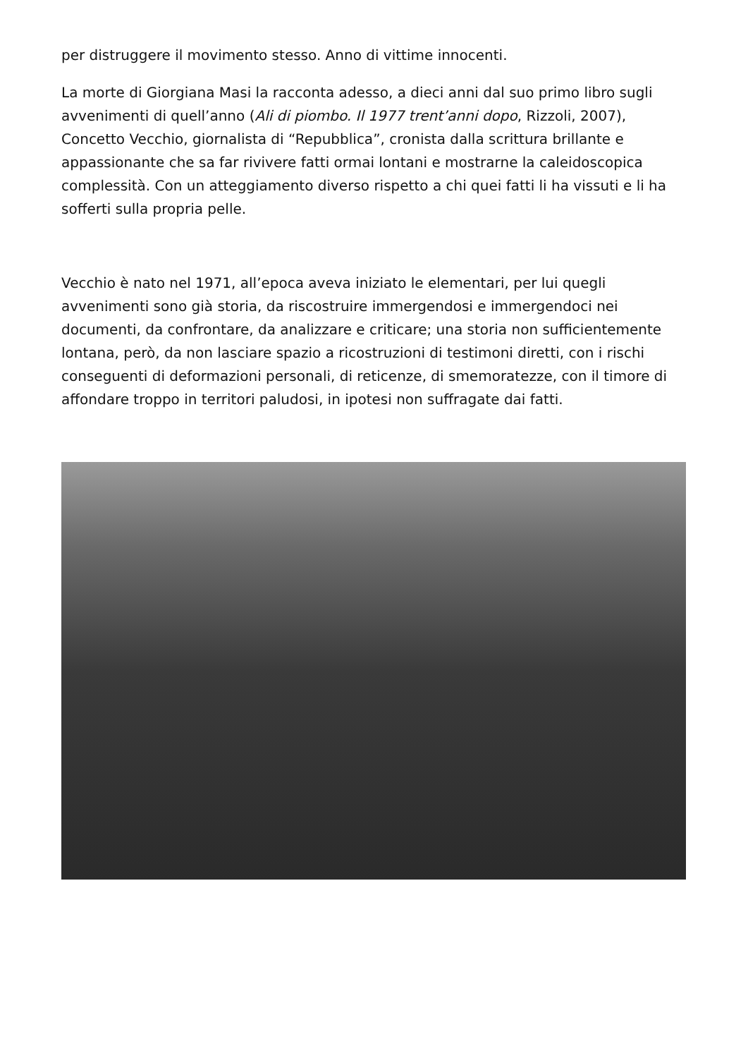per distruggere il movimento stesso. Anno di vittime innocenti.
La morte di Giorgiana Masi la racconta adesso, a dieci anni dal suo primo libro sugli avvenimenti di quell’anno (Ali di piombo. Il 1977 trent’anni dopo, Rizzoli, 2007), Concetto Vecchio, giornalista di “Repubblica”, cronista dalla scrittura brillante e appassionante che sa far rivivere fatti ormai lontani e mostrarne la caleidoscopica complessità. Con un atteggiamento diverso rispetto a chi quei fatti li ha vissuti e li ha sofferti sulla propria pelle.
Vecchio è nato nel 1971, all’epoca aveva iniziato le elementari, per lui quegli avvenimenti sono già storia, da riscostruire immergendosi e immergendoci nei documenti, da confrontare, da analizzare e criticare; una storia non sufficientemente lontana, però, da non lasciare spazio a ricostruzioni di testimoni diretti, con i rischi conseguenti di deformazioni personali, di reticenze, di smemoratezze, con il timore di affondare troppo in territori paludosi, in ipotesi non suffragate dai fatti.